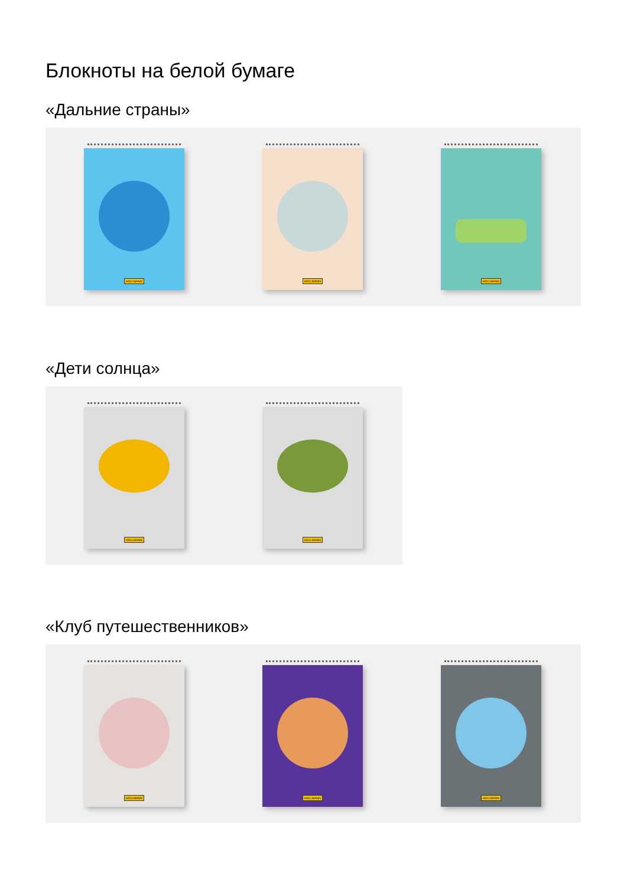Блокноты на белой бумаге
«Дальние страны»
HOLLMANN
HOLLMANN
HOLLMANN
«Дети солнца»
HOLLMANN
HOLLMANN
«Клуб путешественников»
HOLLMANN
HOLLMANN
HOLLMANN